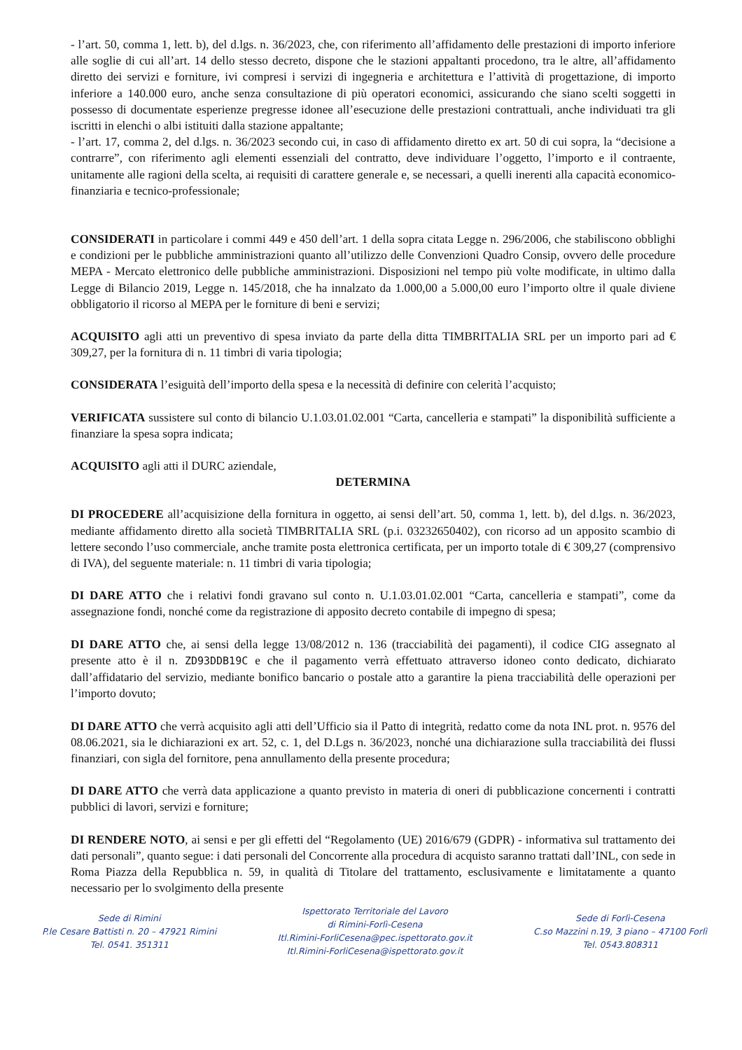- l’art. 50, comma 1, lett. b), del d.lgs. n. 36/2023, che, con riferimento all’affidamento delle prestazioni di importo inferiore alle soglie di cui all’art. 14 dello stesso decreto, dispone che le stazioni appaltanti procedono, tra le altre, all’affidamento diretto dei servizi e forniture, ivi compresi i servizi di ingegneria e architettura e l’attività di progettazione, di importo inferiore a 140.000 euro, anche senza consultazione di più operatori economici, assicurando che siano scelti soggetti in possesso di documentate esperienze pregresse idonee all’esecuzione delle prestazioni contrattuali, anche individuati tra gli iscritti in elenchi o albi istituiti dalla stazione appaltante;
- l’art. 17, comma 2, del d.lgs. n. 36/2023 secondo cui, in caso di affidamento diretto ex art. 50 di cui sopra, la “decisione a contrarre”, con riferimento agli elementi essenziali del contratto, deve individuare l’oggetto, l’importo e il contraente, unitamente alle ragioni della scelta, ai requisiti di carattere generale e, se necessari, a quelli inerenti alla capacità economico-finanziaria e tecnico-professionale;
CONSIDERATI in particolare i commi 449 e 450 dell’art. 1 della sopra citata Legge n. 296/2006, che stabiliscono obblighi e condizioni per le pubbliche amministrazioni quanto all’utilizzo delle Convenzioni Quadro Consip, ovvero delle procedure MEPA - Mercato elettronico delle pubbliche amministrazioni. Disposizioni nel tempo più volte modificate, in ultimo dalla Legge di Bilancio 2019, Legge n. 145/2018, che ha innalzato da 1.000,00 a 5.000,00 euro l’importo oltre il quale diviene obbligatorio il ricorso al MEPA per le forniture di beni e servizi;
ACQUISITO agli atti un preventivo di spesa inviato da parte della ditta TIMBRITALIA SRL per un importo pari ad € 309,27, per la fornitura di n. 11 timbri di varia tipologia;
CONSIDERATA l’esiguità dell’importo della spesa e la necessità di definire con celerità l’acquisto;
VERIFICATA sussistere sul conto di bilancio U.1.03.01.02.001 “Carta, cancelleria e stampati” la disponibilità sufficiente a finanziare la spesa sopra indicata;
ACQUISITO agli atti il DURC aziendale,
DETERMINA
DI PROCEDERE all’acquisizione della fornitura in oggetto, ai sensi dell’art. 50, comma 1, lett. b), del d.lgs. n. 36/2023, mediante affidamento diretto alla società TIMBRITALIA SRL (p.i. 03232650402), con ricorso ad un apposito scambio di lettere secondo l’uso commerciale, anche tramite posta elettronica certificata, per un importo totale di € 309,27 (comprensivo di IVA), del seguente materiale: n. 11 timbri di varia tipologia;
DI DARE ATTO che i relativi fondi gravano sul conto n. U.1.03.01.02.001 “Carta, cancelleria e stampati”, come da assegnazione fondi, nonché come da registrazione di apposito decreto contabile di impegno di spesa;
DI DARE ATTO che, ai sensi della legge 13/08/2012 n. 136 (tracciabilità dei pagamenti), il codice CIG assegnato al presente atto è il n. ZD93DDB19C e che il pagamento verrà effettuato attraverso idoneo conto dedicato, dichiarato dall’affidatario del servizio, mediante bonifico bancario o postale atto a garantire la piena tracciabilità delle operazioni per l’importo dovuto;
DI DARE ATTO che verrà acquisito agli atti dell’Ufficio sia il Patto di integrità, redatto come da nota INL prot. n. 9576 del 08.06.2021, sia le dichiarazioni ex art. 52, c. 1, del D.Lgs n. 36/2023, nonché una dichiarazione sulla tracciabilità dei flussi finanziari, con sigla del fornitore, pena annullamento della presente procedura;
DI DARE ATTO che verrà data applicazione a quanto previsto in materia di oneri di pubblicazione concernenti i contratti pubblici di lavori, servizi e forniture;
DI RENDERE NOTO, ai sensi e per gli effetti del “Regolamento (UE) 2016/679 (GDPR) - informativa sul trattamento dei dati personali”, quanto segue: i dati personali del Concorrente alla procedura di acquisto saranno trattati dall’INL, con sede in Roma Piazza della Repubblica n. 59, in qualità di Titolare del trattamento, esclusivamente e limitatamente a quanto necessario per lo svolgimento della presente
Sede di Rimini
P.le Cesare Battisti n. 20 – 47921 Rimini
Tel. 0541. 351311
Ispettorato Territoriale del Lavoro
di Rimini-Forlì-Cesena
Itl.Rimini-ForliCesena@pec.ispettorato.gov.it
Itl.Rimini-ForliCesena@ispettorato.gov.it
Sede di Forlì-Cesena
C.so Mazzini n.19, 3 piano – 47100 Forlì
Tel. 0543.808311